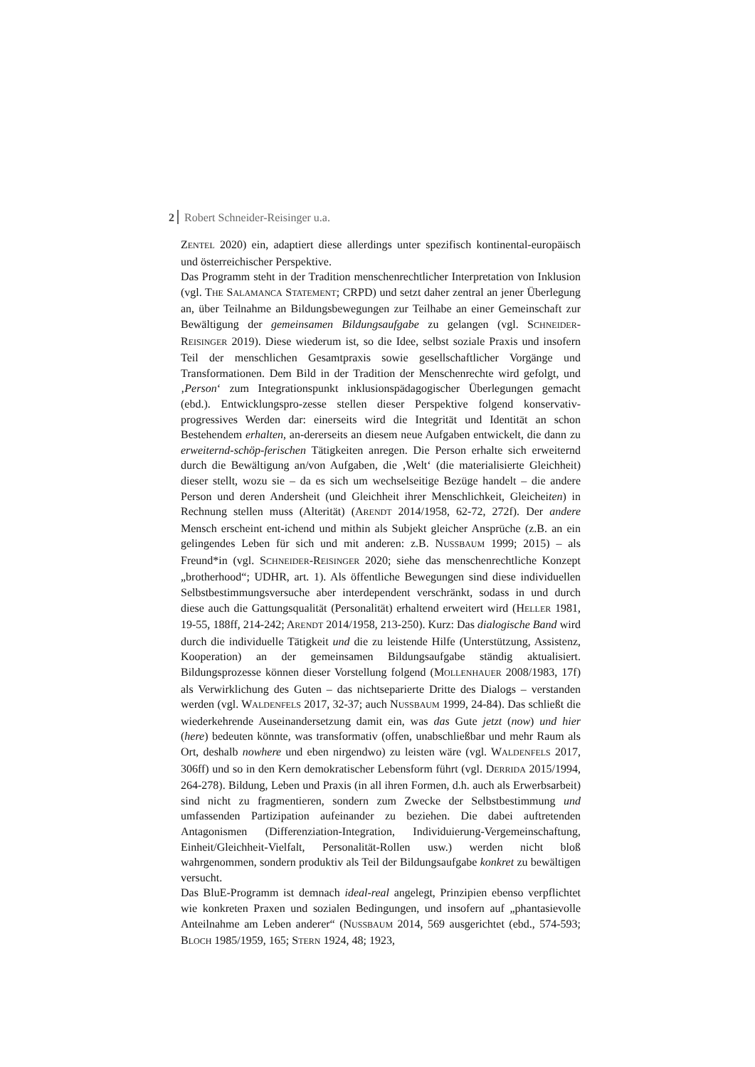2 Robert Schneider-Reisinger u.a.
ZENTEL 2020) ein, adaptiert diese allerdings unter spezifisch kontinental-europäisch und österreichischer Perspektive.
Das Programm steht in der Tradition menschenrechtlicher Interpretation von Inklusion (vgl. THE SALAMANCA STATEMENT; CRPD) und setzt daher zentral an jener Überlegung an, über Teilnahme an Bildungsbewegungen zur Teilhabe an einer Gemeinschaft zur Bewältigung der gemeinsamen Bildungsaufgabe zu gelangen (vgl. SCHNEIDER-REISINGER 2019). Diese wiederum ist, so die Idee, selbst soziale Praxis und insofern Teil der menschlichen Gesamtpraxis sowie gesellschaftlicher Vorgänge und Transformationen. Dem Bild in der Tradition der Menschenrechte wird gefolgt, und ‚Person‘ zum Integrationspunkt inklusionspädagogischer Überlegungen gemacht (ebd.). Entwicklungspro-zesse stellen dieser Perspektive folgend konservativ-progressives Werden dar: einerseits wird die Integrität und Identität an schon Bestehendem erhalten, an-dererseits an diesem neue Aufgaben entwickelt, die dann zu erweiternd-schöp-ferischen Tätigkeiten anregen. Die Person erhalte sich erweiternd durch die Bewältigung an/von Aufgaben, die ‚Welt‘ (die materialisierte Gleichheit) dieser stellt, wozu sie – da es sich um wechselseitige Bezüge handelt – die andere Person und deren Andersheit (und Gleichheit ihrer Menschlichkeit, Gleicheiten) in Rechnung stellen muss (Alterität) (ARENDT 2014/1958, 62-72, 272f). Der andere Mensch erscheint ent-ichend und mithin als Subjekt gleicher Ansprüche (z.B. an ein gelingendes Leben für sich und mit anderen: z.B. NUSSBAUM 1999; 2015) – als Freund*in (vgl. SCHNEIDER-REISINGER 2020; siehe das menschenrechtliche Konzept „brotherhood“; UDHR, art. 1). Als öffentliche Bewegungen sind diese individuellen Selbstbestimmungsversuche aber interdependent verschränkt, sodass in und durch diese auch die Gattungsqualität (Personalität) erhaltend erweitert wird (HELLER 1981, 19-55, 188ff, 214-242; ARENDT 2014/1958, 213-250). Kurz: Das dialogische Band wird durch die individuelle Tätigkeit und die zu leistende Hilfe (Unterstützung, Assistenz, Kooperation) an der gemeinsamen Bildungsaufgabe ständig aktualisiert. Bildungsprozesse können dieser Vorstellung folgend (MOLLENHAUER 2008/1983, 17f) als Verwirklichung des Guten – das nichtseparierte Dritte des Dialogs – verstanden werden (vgl. WALDENFELS 2017, 32-37; auch NUSSBAUM 1999, 24-84). Das schließt die wiederkehrende Auseinandersetzung damit ein, was das Gute jetzt (now) und hier (here) bedeuten könnte, was transformativ (offen, unabschließbar und mehr Raum als Ort, deshalb nowhere und eben nirgendwo) zu leisten wäre (vgl. WALDENFELS 2017, 306ff) und so in den Kern demokratischer Lebensform führt (vgl. DERRIDA 2015/1994, 264-278). Bildung, Leben und Praxis (in all ihren Formen, d.h. auch als Erwerbsarbeit) sind nicht zu fragmentieren, sondern zum Zwecke der Selbstbestimmung und umfassenden Partizipation aufeinander zu beziehen. Die dabei auftretenden Antagonismen (Differenziation-Integration, Individuierung-Vergemeinschaftung, Einheit/Gleichheit-Vielfalt, Personalität-Rollen usw.) werden nicht bloß wahrgenommen, sondern produktiv als Teil der Bildungsaufgabe konkret zu bewältigen versucht.
Das BluE-Programm ist demnach ideal-real angelegt, Prinzipien ebenso verpflichtet wie konkreten Praxen und sozialen Bedingungen, und insofern auf „phantasievolle Anteilnahme am Leben anderer“ (NUSSBAUM 2014, 569 ausgerichtet (ebd., 574-593; BLOCH 1985/1959, 165; STERN 1924, 48; 1923,